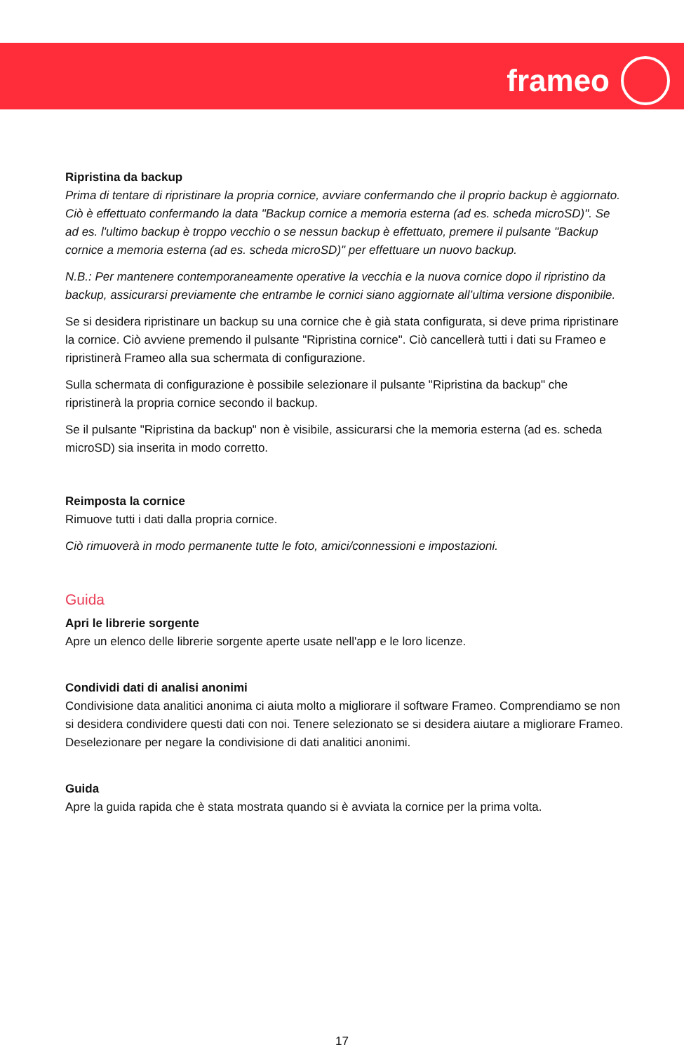frameo
Ripristina da backup
Prima di tentare di ripristinare la propria cornice, avviare confermando che il proprio backup è aggiornato. Ciò è effettuato confermando la data "Backup cornice a memoria esterna (ad es. scheda microSD)". Se ad es. l'ultimo backup è troppo vecchio o se nessun backup è effettuato, premere il pulsante "Backup cornice a memoria esterna (ad es. scheda microSD)" per effettuare un nuovo backup.
N.B.: Per mantenere contemporaneamente operative la vecchia e la nuova cornice dopo il ripristino da backup, assicurarsi previamente che entrambe le cornici siano aggiornate all’ultima versione disponibile.
Se si desidera ripristinare un backup su una cornice che è già stata configurata, si deve prima ripristinare la cornice. Ciò avviene premendo il pulsante "Ripristina cornice". Ciò cancellerà tutti i dati su Frameo e ripristinerà Frameo alla sua schermata di configurazione.
Sulla schermata di configurazione è possibile selezionare il pulsante "Ripristina da backup" che ripristinerà la propria cornice secondo il backup.
Se il pulsante "Ripristina da backup" non è visibile, assicurarsi che la memoria esterna (ad es. scheda microSD) sia inserita in modo corretto.
Reimposta la cornice
Rimuove tutti i dati dalla propria cornice.
Ciò rimuoverà in modo permanente tutte le foto, amici/connessioni e impostazioni.
Guida
Apri le librerie sorgente
Apre un elenco delle librerie sorgente aperte usate nell'app e le loro licenze.
Condividi dati di analisi anonimi
Condivisione data analitici anonima ci aiuta molto a migliorare il software Frameo. Comprendiamo se non si desidera condividere questi dati con noi. Tenere selezionato se si desidera aiutare a migliorare Frameo. Deselezionare per negare la condivisione di dati analitici anonimi.
Guida
Apre la guida rapida che è stata mostrata quando si è avviata la cornice per la prima volta.
17